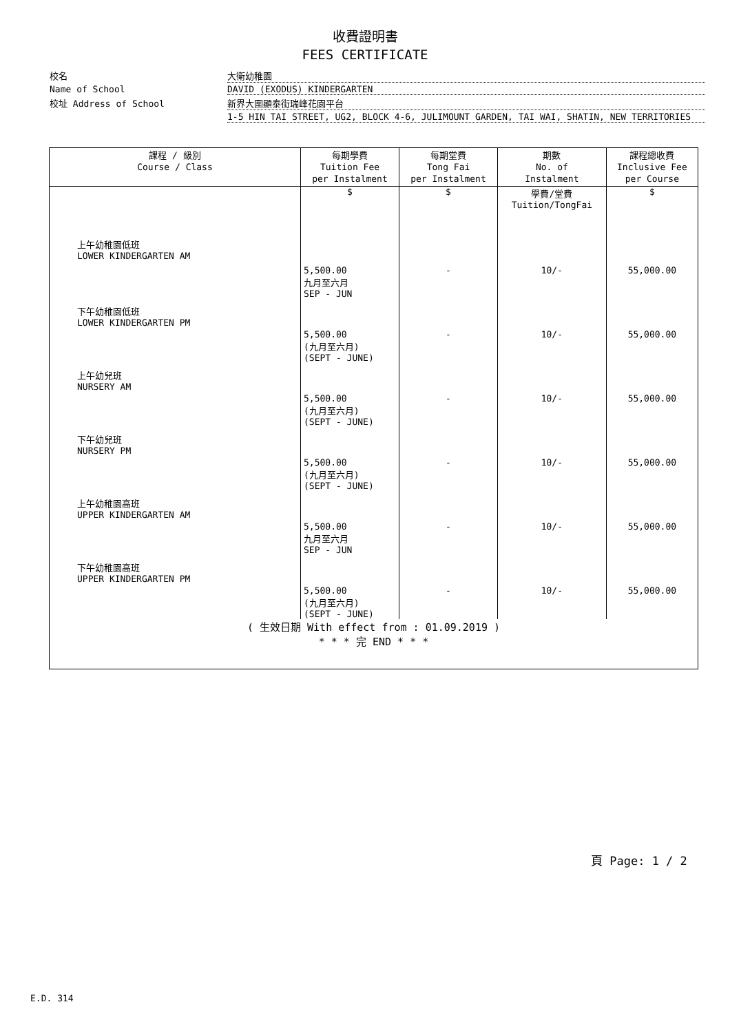收費證明書
FEES CERTIFICATE
校名
大衛幼稚園
Name of School
DAVID (EXODUS) KINDERGARTEN
校址 Address of School
新界大圍顯泰街瑞峰花園平台
1-5 HIN TAI STREET, UG2, BLOCK 4-6, JULIMOUNT GARDEN, TAI WAI, SHATIN, NEW TERRITORIES
| 課程 / 級別 Course / Class | 每期學費 Tuition Fee per Instalment | 每期堂費 Tong Fai per Instalment | 期數 No. of Instalment | 課程總收費 Inclusive Fee per Course |
| --- | --- | --- | --- | --- |
| | $ | $ | 學費/堂費 Tuition/TongFai | $ |
| 上午幼稚園低班 LOWER KINDERGARTEN AM | 5,500.00 九月至六月 SEP - JUN | - | 10/- | 55,000.00 |
| 下午幼稚園低班 LOWER KINDERGARTEN PM | 5,500.00 (九月至六月) (SEPT - JUNE) | - | 10/- | 55,000.00 |
| 上午幼兒班 NURSERY AM | 5,500.00 (九月至六月) (SEPT - JUNE) | - | 10/- | 55,000.00 |
| 下午幼兒班 NURSERY PM | 5,500.00 (九月至六月) (SEPT - JUNE) | - | 10/- | 55,000.00 |
| 上午幼稚園高班 UPPER KINDERGARTEN AM | 5,500.00 九月至六月 SEP - JUN | - | 10/- | 55,000.00 |
| 下午幼稚園高班 UPPER KINDERGARTEN PM | 5,500.00 (九月至六月) (SEPT - JUNE) | - | 10/- | 55,000.00 |
| ( 生效日期 With effect from : 01.09.2019 ) * * * 完 END * * * | | | | |
頁 Page: 1 / 2
E.D. 314